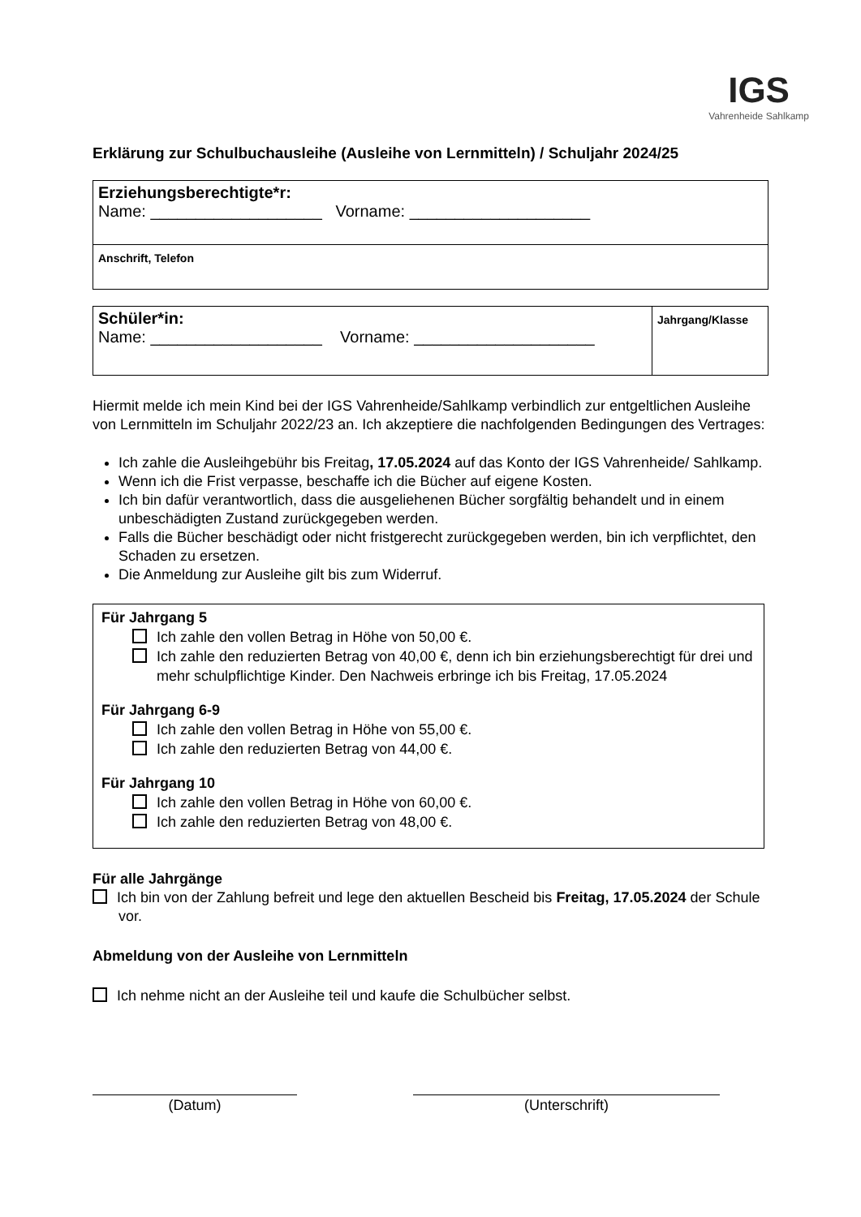IGS
Vahrenheide Sahlkamp
Erklärung zur Schulbuchausleihe (Ausleihe von Lernmitteln) / Schuljahr 2024/25
| Erziehungsberechtigte*r: Name: ___________________ Vorname: ____________________ |
| Anschrift, Telefon |
| Schüler*in: Name: ___________________ Vorname: ____________________ | Jahrgang/Klasse |
Hiermit melde ich mein Kind bei der IGS Vahrenheide/Sahlkamp verbindlich zur entgeltlichen Ausleihe von Lernmitteln im Schuljahr 2022/23 an. Ich akzeptiere die nachfolgenden Bedingungen des Vertrages:
Ich zahle die Ausleihgebühr bis Freitag, 17.05.2024 auf das Konto der IGS Vahrenheide/ Sahlkamp.
Wenn ich die Frist verpasse, beschaffe ich die Bücher auf eigene Kosten.
Ich bin dafür verantwortlich, dass die ausgeliehenen Bücher sorgfältig behandelt und in einem unbeschädigten Zustand zurückgegeben werden.
Falls die Bücher beschädigt oder nicht fristgerecht zurückgegeben werden, bin ich verpflichtet, den Schaden zu ersetzen.
Die Anmeldung zur Ausleihe gilt bis zum Widerruf.
Für Jahrgang 5
Ich zahle den vollen Betrag in Höhe von 50,00 €.
Ich zahle den reduzierten Betrag von 40,00 €, denn ich bin erziehungsberechtigt für drei und mehr schulpflichtige Kinder. Den Nachweis erbringe ich bis Freitag, 17.05.2024
Für Jahrgang 6-9
Ich zahle den vollen Betrag in Höhe von 55,00 €.
Ich zahle den reduzierten Betrag von 44,00 €.
Für Jahrgang 10
Ich zahle den vollen Betrag in Höhe von 60,00 €.
Ich zahle den reduzierten Betrag von 48,00 €.
Für alle Jahrgänge
Ich bin von der Zahlung befreit und lege den aktuellen Bescheid bis Freitag, 17.05.2024 der Schule vor.
Abmeldung von der Ausleihe von Lernmitteln
Ich nehme nicht an der Ausleihe teil und kaufe die Schulbücher selbst.
(Datum) (Unterschrift)